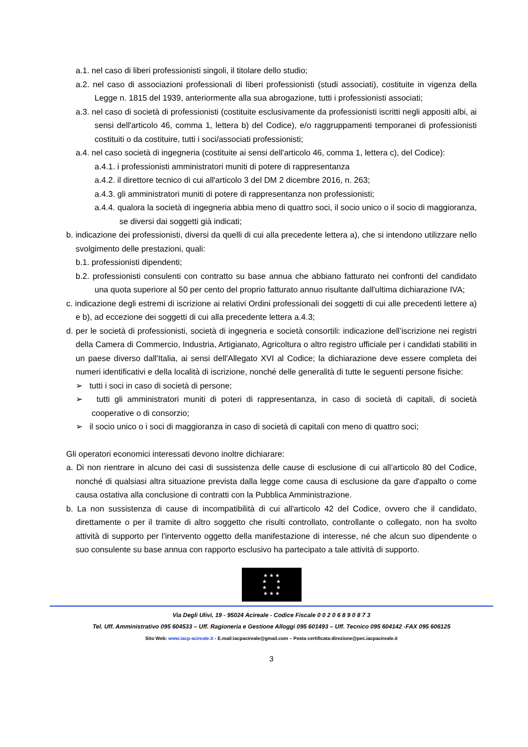a.1. nel caso di liberi professionisti singoli, il titolare dello studio;
a.2. nel caso di associazioni professionali di liberi professionisti (studi associati), costituite in vigenza della Legge n. 1815 del 1939, anteriormente alla sua abrogazione, tutti i professionisti associati;
a.3. nel caso di società di professionisti (costituite esclusivamente da professionisti iscritti negli appositi albi, ai sensi dell'articolo 46, comma 1, lettera b) del Codice), e/o raggruppamenti temporanei di professionisti costituiti o da costituire, tutti i soci/associati professionisti;
a.4. nel caso società di ingegneria (costituite ai sensi dell'articolo 46, comma 1, lettera c), del Codice):
a.4.1. i professionisti amministratori muniti di potere di rappresentanza
a.4.2. il direttore tecnico di cui all'articolo 3 del DM 2 dicembre 2016, n. 263;
a.4.3. gli amministratori muniti di potere di rappresentanza non professionisti;
a.4.4. qualora la società di ingegneria abbia meno di quattro soci, il socio unico o il socio di maggioranza, se diversi dai soggetti già indicati;
b. indicazione dei professionisti, diversi da quelli di cui alla precedente lettera a), che si intendono utilizzare nello svolgimento delle prestazioni, quali:
b.1. professionisti dipendenti;
b.2. professionisti consulenti con contratto su base annua che abbiano fatturato nei confronti del candidato una quota superiore al 50 per cento del proprio fatturato annuo risultante dall'ultima dichiarazione IVA;
c. indicazione degli estremi di iscrizione ai relativi Ordini professionali dei soggetti di cui alle precedenti lettere a) e b), ad eccezione dei soggetti di cui alla precedente lettera a.4.3;
d. per le società di professionisti, società di ingegneria e società consortili: indicazione dell’iscrizione nei registri della Camera di Commercio, Industria, Artigianato, Agricoltura o altro registro ufficiale per i candidati stabiliti in un paese diverso dall'Italia, ai sensi dell'Allegato XVI al Codice; la dichiarazione deve essere completa dei numeri identificativi e della località di iscrizione, nonché delle generalità di tutte le seguenti persone fisiche:
➢ tutti i soci in caso di società di persone;
➢ tutti gli amministratori muniti di poteri di rappresentanza, in caso di società di capitali, di società cooperative o di consorzio;
➢ il socio unico o i soci di maggioranza in caso di società di capitali con meno di quattro soci;
Gli operatori economici interessati devono inoltre dichiarare:
a. Di non rientrare in alcuno dei casi di sussistenza delle cause di esclusione di cui all’articolo 80 del Codice, nonché di qualsiasi altra situazione prevista dalla legge come causa di esclusione da gare d'appalto o come causa ostativa alla conclusione di contratti con la Pubblica Amministrazione.
b. La non sussistenza di cause di incompatibilità di cui all'articolo 42 del Codice, ovvero che il candidato, direttamente o per il tramite di altro soggetto che risulti controllato, controllante o collegato, non ha svolto attività di supporto per l'intervento oggetto della manifestazione di interesse, né che alcun suo dipendente o suo consulente su base annua con rapporto esclusivo ha partecipato a tale attività di supporto.
★ ★ ★
★ ★
★ ★
★ ★ ★
Via Degli Ulivi, 19 - 95024 Acireale - Codice Fiscale 0 0 2 0 6 8 9 0 8 7 3
Tel. Uff. Amministrativo 095 604533 – Uff. Ragioneria e Gestione Alloggi 095 601493 – Uff. Tecnico 095 604142 -FAX 095 606125
Sito Web: www.iacp-acireale.it - E.mail:iacpacireale@gmail.com – Posta certificata:direzione@pec.iacpacireale.it
3